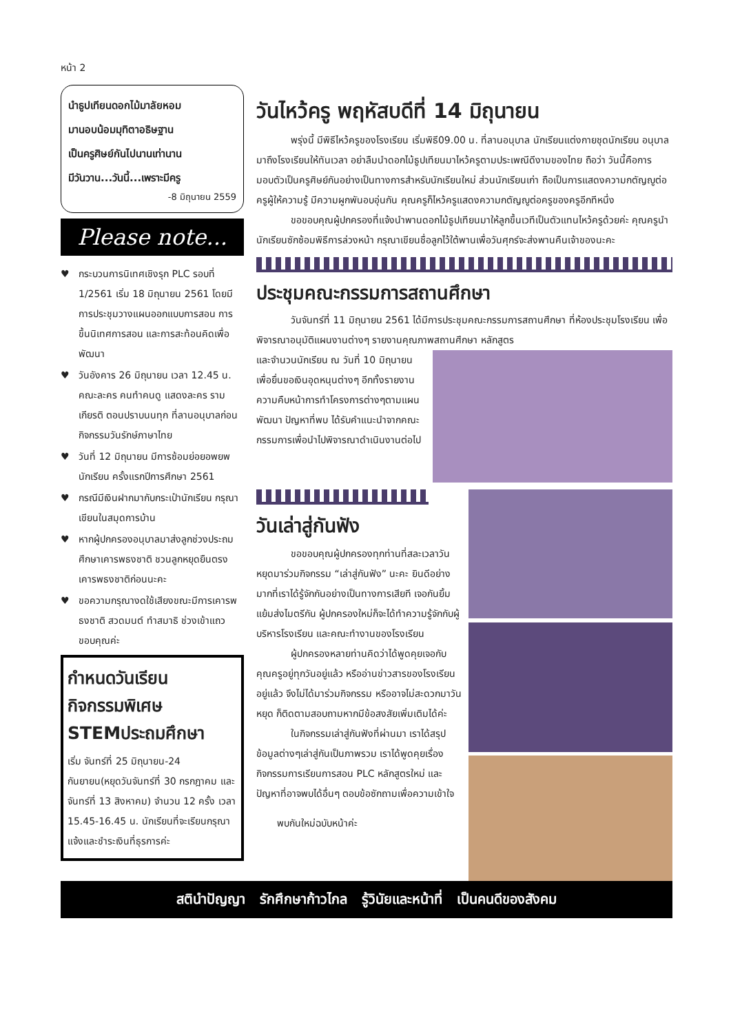หน้า 2
นำธูปเทียนดอกไม้มาลัยหอม
มานอบน้อมมุทิตาอธิษฐาน
เป็นครูศิษย์กันไปนานเท่านาน
มีวันวาน...วันนี้...เพราะมีครู
-8 มิถุนายน 2559
Please note...
♥ กระบวนการนิเทศเชิงรุก PLC รอบที่ 1/2561 เริ่ม 18 มิถุนายน 2561 โดยมีการประชุมวางแผนออกแบบการสอน การขึ้นนิเทศการสอน และการสะท้อนคิดเพื่อพัฒนา
♥ วันอังคาร 26 มิถุนายน เวลา 12.45 น. คณะละคร คนทำคนดู แสดงละคร รามเกียรติ ตอนปราบนนทุก ที่ลานอนุบาลก่อนกิจกรรมวันรักษ์ภาษาไทย
♥ วันที่ 12 มิถุนายน มีการซ้อมย่อยอพยพนักเรียน ครั้งแรกปีการศึกษา 2561
♥ กรณีมีเงินฝากมากับกระเป๋านักเรียน กรุณาเขียนในสมุดการบ้าน
♥ หากผู้ปกครองอนุบาลมาส่งลูกช่วงประถมศึกษาเคารพธงชาติ ชวนลูกหยุดยืนตรงเคารพธงชาติก่อนนะคะ
♥ ขอความกรุณางดใช้เสียงขณะมีการเคารพธงชาติ สวดมนต์ ทำสมาธิ ช่วงเข้าแถว ขอบคุณค่ะ
กำหนดวันเรียน
กิจกรรมพิเศษ
STEMประถมศึกษา
เริ่ม จันทร์ที่ 25 มิถุนายน-24 กันยายน(หยุดวันจันทร์ที่ 30 กรกฎาคม และ จันทร์ที่ 13 สิงหาคม) จำนวน 12 ครั้ง เวลา 15.45-16.45 น. นักเรียนที่จะเรียนกรุณาแจ้งและชำระเงินที่ธุรการค่ะ
วันไหว้ครู พฤหัสบดีที่ 14 มิถุนายน
พรุ่งนี้ มีพิธีไหว้ครูของโรงเรียน เริ่มพิธี09.00 น. ที่ลานอนุบาล นักเรียนแต่งกายชุดนักเรียน อนุบาลมาถึงโรงเรียนให้ทันเวลา อย่าลืมนำดอกไม้ธูปเทียนมาไหว้ครูตามประเพณีดีงามของไทย ถือว่า วันนี้คือการมอบตัวเป็นครูศิษย์กันอย่างเป็นทางการสำหรับนักเรียนใหม่ ส่วนนักเรียนเก่า ถือเป็นการแสดงความกตัญญูต่อครูผู้ให้ความรู้ มีความผูกพันอบอุ่นกัน คุณครูก็ไหว้ครูแสดงความกตัญญูต่อครูของครูอีกทีหนึ่ง
ขอขอบคุณผู้ปกครองที่แจ้งนำพานดอกไม้ธูปเทียนมาให้ลูกขึ้นเวทีเป็นตัวแทนไหว้ครูด้วยค่ะ คุณครูนำนักเรียนซักซ้อมพิธีการล่วงหน้า กรุณาเขียนชื่อลูกไว้ใต้พานเพื่อวันศุกร์จะส่งพานคืนเจ้าของนะคะ
ประชุมคณะกรรมการสถานศึกษา
วันจันทร์ที่ 11 มิถุนายน 2561 ได้มีการประชุมคณะกรรมการสถานศึกษา ที่ห้องประชุมโรงเรียน เพื่อพิจารณาอนุมัติแผนงานต่างๆ รายงานคุณภาพสถานศึกษา หลักสูตร
และจำนวนนักเรียน ณ วันที่ 10 มิถุนายน เพื่อยื่นขอเงินอุดหนุนต่างๆ อีกทั้งรายงานความคืบหน้าการทำโครงการต่างๆตามแผนพัฒนา ปัญหาที่พบ ได้รับคำแนะนำจากคณะกรรมการเพื่อนำไปพิจารณาดำเนินงานต่อไป
วันเล่าสู่กันฟัง
ขอขอบคุณผู้ปกครองทุกท่านที่สละเวลาวันหยุดมาร่วมกิจกรรม “เล่าสู่กันฟัง” นะคะ ยินดีอย่างมากที่เราได้รู้จักกันอย่างเป็นทางการเสียที เจอกันยิ้มแย้มส่งไมตรีกัน ผู้ปกครองใหม่ก็จะได้ทำความรู้จักกับผู้บริหารโรงเรียน และคณะทำงานของโรงเรียน
ผู้ปกครองหลายท่านคิดว่าได้พูดคุยเจอกับคุณครูอยู่ทุกวันอยู่แล้ว หรืออ่านข่าวสารของโรงเรียนอยู่แล้ว จึงไม่ได้มาร่วมกิจกรรม หรืออาจไม่สะดวกมาวันหยุด ก็ติดตามสอบถามหากมีข้อสงสัยเพิ่มเติมได้ค่ะ
ในกิจกรรมเล่าสู่กันฟังที่ผ่านมา เราได้สรุปข้อมูลต่างๆเล่าสู่กันเป็นภาพรวม เราได้พูดคุยเรื่องกิจกรรมการเรียนการสอน PLC หลักสูตรใหม่ และปัญหาที่อาจพบได้อื่นๆ ตอบข้อซักถามเพื่อความเข้าใจ
พบกันใหม่ฉบับหน้าค่ะ
สตินำปัญญา รักศึกษาก้าวไกล รู้วินัยและหน้าที่ เป็นคนดีของสังคม